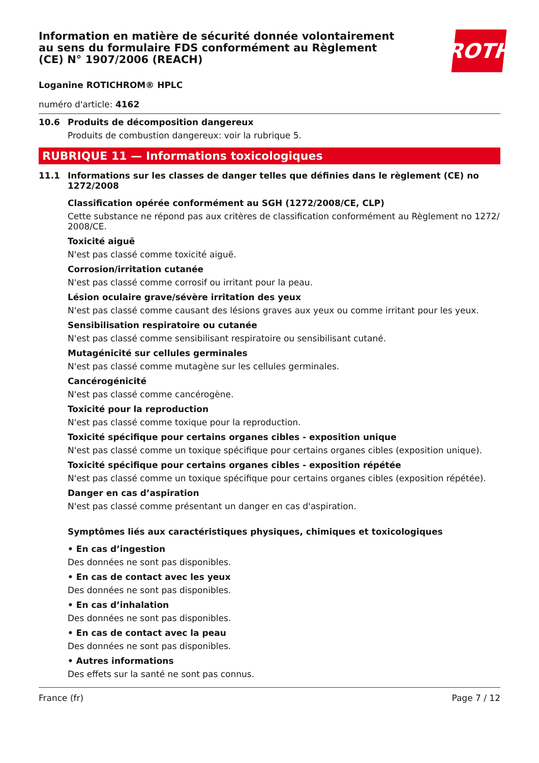Information en matière de sécurité donnée volontairement au sens du formulaire FDS conformément au Règlement (CE) N° 1907/2006 (REACH)
ROTH
Loganine ROTICHROM® HPLC
numéro d'article: 4162
10.6 Produits de décomposition dangereux
Produits de combustion dangereux: voir la rubrique 5.
RUBRIQUE 11 — Informations toxicologiques
11.1 Informations sur les classes de danger telles que définies dans le règlement (CE) no 1272/2008
Classification opérée conformément au SGH (1272/2008/CE, CLP)
Cette substance ne répond pas aux critères de classification conformément au Règlement no 1272/ 2008/CE.
Toxicité aiguë
N'est pas classé comme toxicité aiguë.
Corrosion/irritation cutanée
N'est pas classé comme corrosif ou irritant pour la peau.
Lésion oculaire grave/sévère irritation des yeux
N'est pas classé comme causant des lésions graves aux yeux ou comme irritant pour les yeux.
Sensibilisation respiratoire ou cutanée
N'est pas classé comme sensibilisant respiratoire ou sensibilisant cutané.
Mutagénicité sur cellules germinales
N'est pas classé comme mutagène sur les cellules germinales.
Cancérogénicité
N'est pas classé comme cancérogène.
Toxicité pour la reproduction
N'est pas classé comme toxique pour la reproduction.
Toxicité spécifique pour certains organes cibles - exposition unique
N'est pas classé comme un toxique spécifique pour certains organes cibles (exposition unique).
Toxicité spécifique pour certains organes cibles - exposition répétée
N'est pas classé comme un toxique spécifique pour certains organes cibles (exposition répétée).
Danger en cas d’aspiration
N'est pas classé comme présentant un danger en cas d'aspiration.
Symptômes liés aux caractéristiques physiques, chimiques et toxicologiques
• En cas d’ingestion
Des données ne sont pas disponibles.
• En cas de contact avec les yeux
Des données ne sont pas disponibles.
• En cas d’inhalation
Des données ne sont pas disponibles.
• En cas de contact avec la peau
Des données ne sont pas disponibles.
• Autres informations
Des effets sur la santé ne sont pas connus.
France (fr) Page 7 / 12